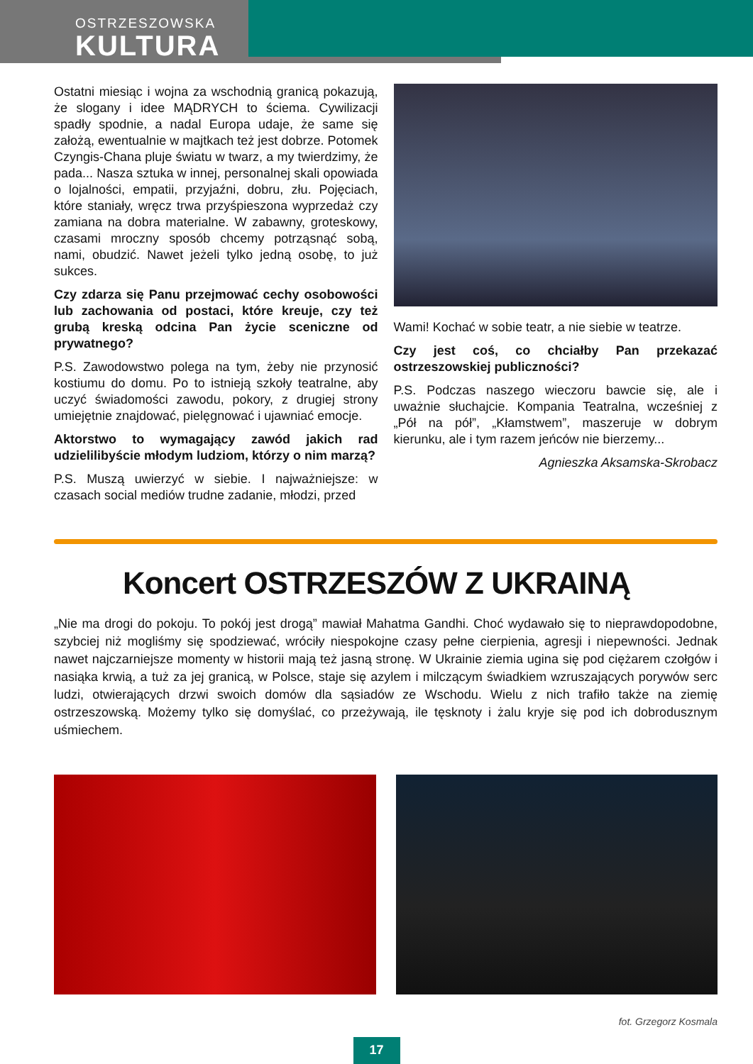OSTRZESZOWSKA
KULTURA
Ostatni miesiąc i wojna za wschodnią granicą pokazują, że slogany i idee MĄDRYCH to ściema. Cywilizacji spadły spodnie, a nadal Europa udaje, że same się założą, ewentualnie w majtkach też jest dobrze. Potomek Czyngis-Chana pluje światu w twarz, a my twierdzimy, że pada... Nasza sztuka w innej, personalnej skali opowiada o lojalności, empatii, przyjaźni, dobru, złu. Pojęciach, które staniały, wręcz trwa przyśpieszona wyprzedaż czy zamiana na dobra materialne. W zabawny, groteskowy, czasami mroczny sposób chcemy potrząsnąć sobą, nami, obudzić. Nawet jeżeli tylko jedną osobę, to już sukces.
Czy zdarza się Panu przejmować cechy osobowości lub zachowania od postaci, które kreuje, czy też grubą kreską odcina Pan życie sceniczne od prywatnego?
P.S. Zawodowstwo polega na tym, żeby nie przynosić kostiumu do domu. Po to istnieją szkoły teatralne, aby uczyć świadomości zawodu, pokory, z drugiej strony umiejętnie znajdować, pielęgnować i ujawniać emocje.
Aktorstwo to wymagający zawód jakich rad udzielilibyście młodym ludziom, którzy o nim marzą?
P.S. Muszą uwierzyć w siebie. I najważniejsze: w czasach social mediów trudne zadanie, młodzi, przed
Wami! Kochać w sobie teatr, a nie siebie w teatrze.
Czy jest coś, co chciałby Pan przekazać ostrzeszowskiej publiczności?
P.S. Podczas naszego wieczoru bawcie się, ale i uważnie słuchajcie. Kompania Teatralna, wcześniej z „Pół na pół”, „Kłamstwem”, maszeruje w dobrym kierunku, ale i tym razem jeńców nie bierzemy...
Agnieszka Aksamska-Skrobacz
Koncert OSTRZESZÓW Z UKRAINĄ
„Nie ma drogi do pokoju. To pokój jest drogą” mawiał Mahatma Gandhi. Choć wydawało się to nieprawdopodobne, szybciej niż mogliśmy się spodziewać, wróciły niespokojne czasy pełne cierpienia, agresji i niepewności. Jednak nawet najczarniejsze momenty w historii mają też jasną stronę. W Ukrainie ziemia ugina się pod ciężarem czołgów i nasiąka krwią, a tuż za jej granicą, w Polsce, staje się azylem i milczącym świadkiem wzruszających porywów serc ludzi, otwierających drzwi swoich domów dla sąsiadów ze Wschodu. Wielu z nich trafiło także na ziemię ostrzeszowską. Możemy tylko się domyślać, co przeżywają, ile tęsknoty i żalu kryje się pod ich dobrodusznym uśmiechem.
fot. Grzegorz Kosmala
17